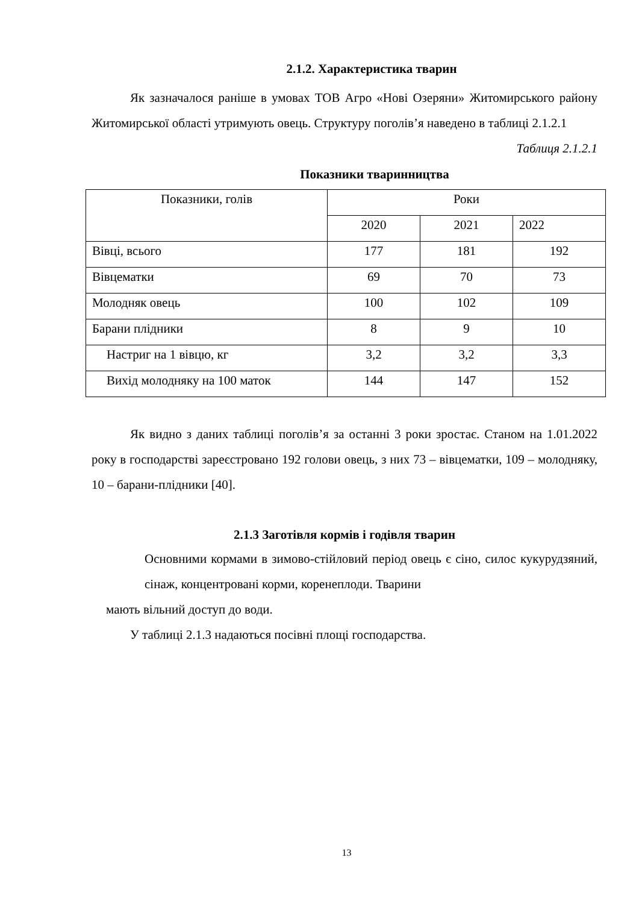2.1.2. Характеристика тварин
Як зазначалося раніше в умовах ТОВ Агро «Нові Озеряни» Житомирського району Житомирської області утримують овець. Структуру поголів’я наведено в таблиці 2.1.2.1
Таблиця 2.1.2.1
Показники тваринництва
| Показники, голів | Роки | | |
| | 2020 | 2021 | 2022 |
| Вівці, всього | 177 | 181 | 192 |
| Вівцематки | 69 | 70 | 73 |
| Молодняк овець | 100 | 102 | 109 |
| Барани плідники | 8 | 9 | 10 |
| Настриг на 1 вівцю, кг | 3,2 | 3,2 | 3,3 |
| Вихід молодняку на 100 маток | 144 | 147 | 152 |
Як видно з даних таблиці поголів’я за останні 3 роки зростає. Станом на 1.01.2022 року в господарстві зареєстровано 192 голови овець, з них 73 – вівцематки, 109 – молодняку, 10 – барани-плідники [40].
2.1.3 Заготівля кормів і годівля тварин
Основними кормами в зимово-стійловий період овець є сіно, силос кукурудзяний, сінаж, концентровані корми, коренеплоди. Тварини
мають вільний доступ до води.
У таблиці 2.1.3 надаються посівні площі господарства.
13